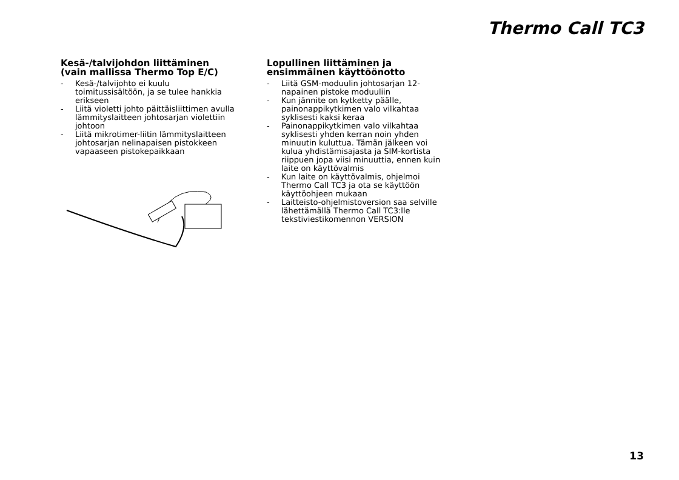Thermo Call TC3
Kesä-/talvijohdon liittäminen (vain mallissa Thermo Top E/C)
- Kesä-/talvijohto ei kuulu toimitussisältöön, ja se tulee hankkia erikseen
- Liitä violetti johto päittäisliittimen avulla lämmityslaitteen johtosarjan violettiin johtoon
- Liitä mikrotimer-liitin lämmityslaitteen johtosarjan nelinapaisen pistokkeen vapaaseen pistokepaikkaan
Lopullinen liittäminen ja ensimmäinen käyttöönotto
- Liitä GSM-moduulin johtosarjan 12-napainen pistoke moduuliin
- Kun jännite on kytketty päälle, painonappikytkimen valo vilkahtaa syklisesti kaksi keraa
- Painonappikytkimen valo vilkahtaa syklisesti yhden kerran noin yhden minuutin kuluttua. Tämän jälkeen voi kulua yhdistämisajasta ja SIM-kortista riippuen jopa viisi minuuttia, ennen kuin laite on käyttövalmis
- Kun laite on käyttövalmis, ohjelmoi Thermo Call TC3 ja ota se käyttöön käyttöohjeen mukaan
- Laitteisto-ohjelmistoversion saa selville lähettämällä Thermo Call TC3:lle tekstiviestikomennon VERSION
13